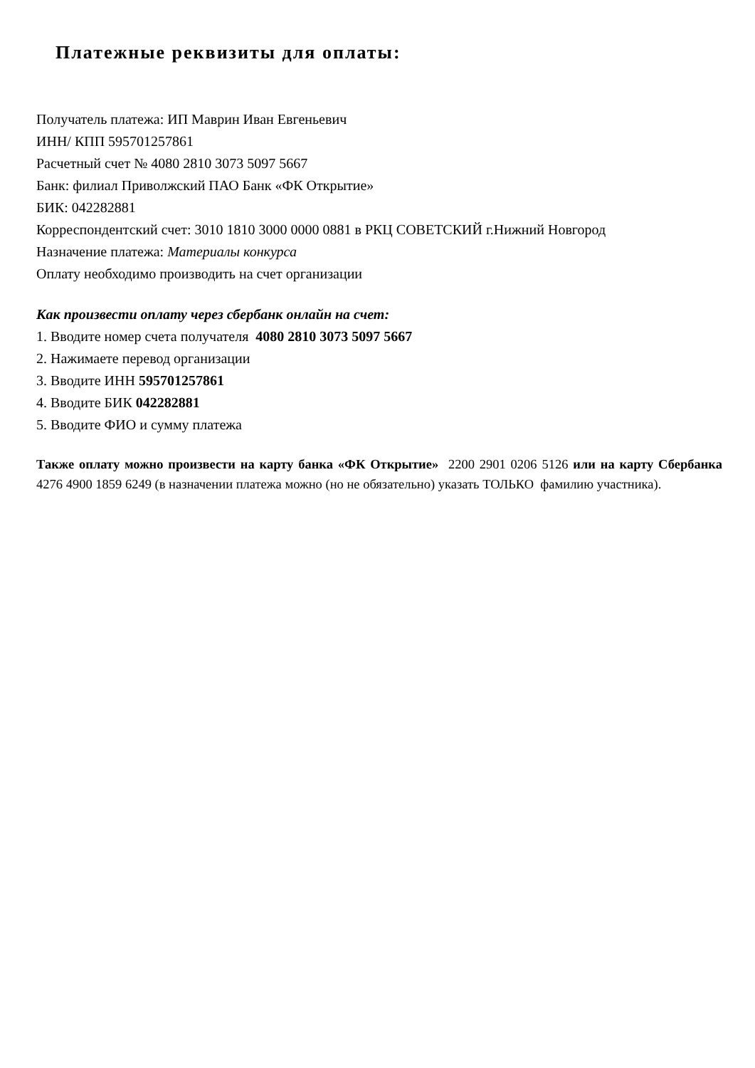Платежные реквизиты для оплаты:
Получатель платежа: ИП Маврин Иван Евгеньевич
ИНН/ КПП 595701257861
Расчетный счет № 4080 2810 3073 5097 5667
Банк: филиал Приволжский ПАО Банк «ФК Открытие»
БИК: 042282881
Корреспондентский счет: 3010 1810 3000 0000 0881 в РКЦ СОВЕТСКИЙ г.Нижний Новгород
Назначение платежа: Материалы конкурса
Оплату необходимо производить на счет организации
Как произвести оплату через сбербанк онлайн на счет:
1. Вводите номер счета получателя 4080 2810 3073 5097 5667
2. Нажимаете перевод организации
3. Вводите ИНН 595701257861
4. Вводите БИК 042282881
5. Вводите ФИО и сумму платежа
Также оплату можно произвести на карту банка «ФК Открытие» 2200 2901 0206 5126 или на карту Сбербанка 4276 4900 1859 6249 (в назначении платежа можно (но не обязательно) указать ТОЛЬКО фамилию участника).